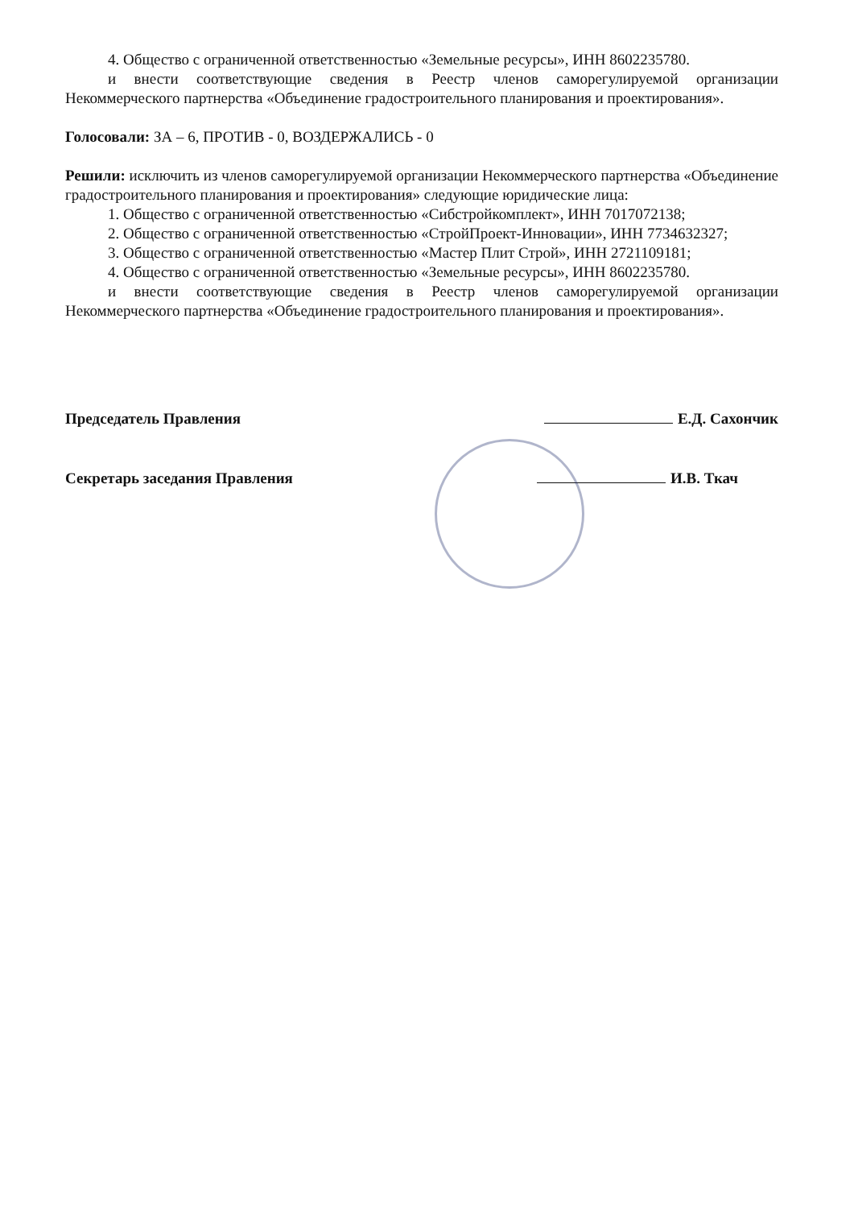4. Общество с ограниченной ответственностью «Земельные ресурсы», ИНН 8602235780.
и внести соответствующие сведения в Реестр членов саморегулируемой организации Некоммерческого партнерства «Объединение градостроительного планирования и проектирования».
Голосовали: ЗА – 6, ПРОТИВ - 0, ВОЗДЕРЖАЛИСЬ - 0
Решили: исключить из членов саморегулируемой организации Некоммерческого партнерства «Объединение градостроительного планирования и проектирования» следующие юридические лица:
1. Общество с ограниченной ответственностью «Сибстройкомплект», ИНН 7017072138;
2. Общество с ограниченной ответственностью «СтройПроект-Инновации», ИНН 7734632327;
3. Общество с ограниченной ответственностью «Мастер Плит Строй», ИНН 2721109181;
4. Общество с ограниченной ответственностью «Земельные ресурсы», ИНН 8602235780.
и внести соответствующие сведения в Реестр членов саморегулируемой организации Некоммерческого партнерства «Объединение градостроительного планирования и проектирования».
Председатель Правления Е.Д. Сахончик
Секретарь заседания Правления И.В. Ткач